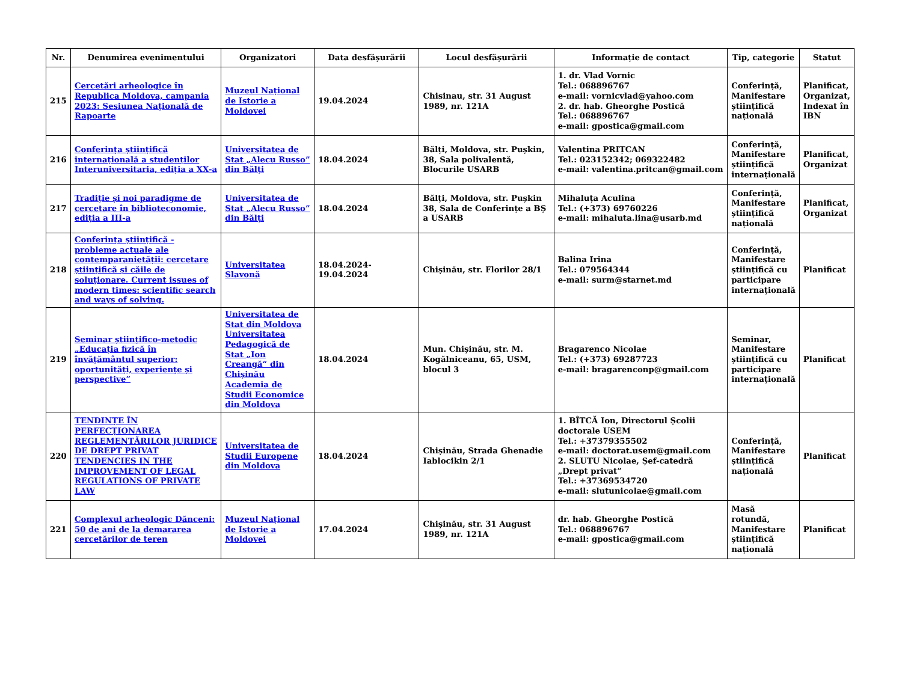| Nr. | Denumirea evenimentului | Organizatori | Data desfășurării | Locul desfășurării | Informație de contact | Tip, categorie | Statut |
| --- | --- | --- | --- | --- | --- | --- | --- |
| 215 | Cercetări arheologice în Republica Moldova, campania 2023: Sesiunea Națională de Rapoarte | Muzeul Național de Istorie a Moldovei | 19.04.2024 | Chisinau, str. 31 August 1989, nr. 121A | 1. dr. Vlad Vornic Tel.: 068896767 e-mail: vornicvlad@yahoo.com 2. dr. hab. Gheorghe Postică Tel.: 068896767 e-mail: gpostica@gmail.com | Conferință, Manifestare științifică națională | Planificat, Organizat, Indexat în IBN |
| 216 | Conferința științifică internațională a studenților Interuniversitaria, ediția a XX-a | Universitatea de Stat „Alecu Russo” din Bălți | 18.04.2024 | Bălți, Moldova, str. Pușkin, 38, Sala polivalentă, Blocurile USARB | Valentina PRIȚCAN Tel.: 023152342; 069322482 e-mail: valentina.pritcan@gmail.com | Conferință, Manifestare științifică internațională | Planificat, Organizat |
| 217 | Tradiție și noi paradigme de cercetare în biblioteconomie, ediția a III-a | Universitatea de Stat „Alecu Russo” din Bălți | 18.04.2024 | Bălți, Moldova, str. Pușkin 38, Sala de Conferințe a BȘ a USARB | Mihaluța Aculina Tel.: (+373) 69760226 e-mail: mihaluta.lina@usarb.md | Conferință, Manifestare științifică națională | Planificat, Organizat |
| 218 | Conferința științifică - probleme actuale ale contemparanietății: cercetare științifică și căile de soluționare. Current issues of modern times: scientific search and ways of solving. | Universitatea Slavonă | 18.04.2024-19.04.2024 | Chișinău, str. Florilor 28/1 | Balina Irina Tel.: 079564344 e-mail: surm@starnet.md | Conferință, Manifestare științifică cu participare internațională | Planificat |
| 219 | Seminar științifico-metodic „Educația fizică în învățământul superior: oportunități, experiențe și perspective” | Universitatea de Stat din Moldova Universitatea Pedagogică de Stat „Ion Creangă“ din Chișinău Academia de Studii Economice din Moldova | 18.04.2024 | Mun. Chișinău, str. M. Kogălniceanu, 65, USM, blocul 3 | Bragarenco Nicolae Tel.: (+373) 69287723 e-mail: bragarenconp@gmail.com | Seminar, Manifestare științifică cu participare internațională | Planificat |
| 220 | TENDINȚE ÎN PERFECȚIONAREA REGLEMENTĂRILOR JURIDICE DE DREPT PRIVAT TENDENCIES IN THE IMPROVEMENT OF LEGAL REGULATIONS OF PRIVATE LAW | Universitatea de Studii Europene din Moldova | 18.04.2024 | Chișinău, Strada Ghenadie Iablocikin 2/1 | 1. BÎTCĂ Ion, Directorul Școlii doctorale USEM Tel.: +37379355502 e-mail: doctorat.usem@gmail.com 2. SLUTU Nicolae, Șef-catedră „Drept privat” Tel.: +37369534720 e-mail: slutunicolae@gmail.com | Conferință, Manifestare științifică națională | Planificat |
| 221 | Complexul arheologic Dănceni: 50 de ani de la demararea cercetărilor de teren | Muzeul Național de Istorie a Moldovei | 17.04.2024 | Chișinău, str. 31 August 1989, nr. 121A | dr. hab. Gheorghe Postică Tel.: 068896767 e-mail: gpostica@gmail.com | Masă rotundă, Manifestare științifică națională | Planificat |